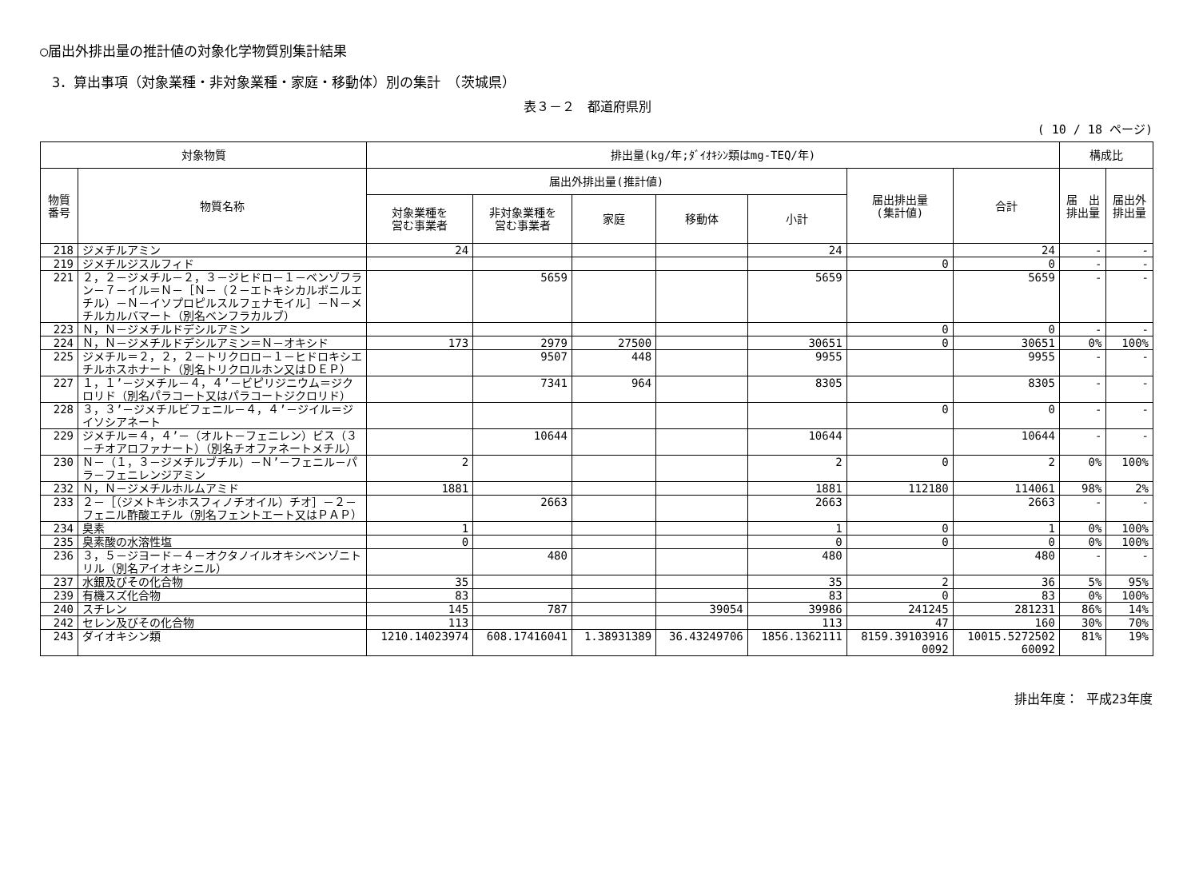○届出外排出量の推計値の対象化学物質別集計結果
3．算出事項（対象業種・非対象業種・家庭・移動体）別の集計　（茨城県）
表３－２　都道府県別
( 10 / 18 ページ)
| 対象物質 | | 排出量(kg/年;ﾀﾞｲｵｷｼﾝ類はmg-TEQ/年) | | | | | | | 構成比 | |
| --- | --- | --- | --- | --- | --- | --- | --- | --- | --- | --- |
| 物質 番号 | 物質名称 | 届出外排出量(推計値) | | | | | 届出排出量 (集計値) | 合計 | 届 出 排出量 | 届出外 排出量 |
| | | 対象業種を 営む事業者 | 非対象業種を 営む事業者 | 家庭 | 移動体 | 小計 | | | | |
| 218 | ジメチルアミン | 24 | | | | 24 | | 24 | - | - |
| 219 | ジメチルジスルフィド | | | | | | 0 | 0 | - | - |
| 221 | ２，２－ジメチル－２，３－ジヒドロ－１－ベンゾフラン－７－イル＝Ｎ－［Ｎ－（２－エトキシカルボニルエチル）－Ｎ－イソプロピルスルフェナモイル］－Ｎ－メチルカルバマート（別名ベンフラカルブ） | | 5659 | | | 5659 | | 5659 | - | - |
| 223 | Ｎ，Ｎ－ジメチルドデシルアミン | | | | | | 0 | 0 | - | - |
| 224 | Ｎ，Ｎ－ジメチルドデシルアミン＝Ｎ－オキシド | 173 | 2979 | 27500 | | 30651 | 0 | 30651 | 0% | 100% |
| 225 | ジメチル＝２，２，２－トリクロロ－１－ヒドロキシエチルホスホナート（別名トリクロルホン又はＤＥＰ） | | 9507 | 448 | | 9955 | | 9955 | - | - |
| 227 | １，１’－ジメチル－４，４’－ビピリジニウム＝ジクロリド（別名パラコート又はパラコートジクロリド） | | 7341 | 964 | | 8305 | | 8305 | - | - |
| 228 | ３，３’－ジメチルビフェニル－４，４’－ジイル＝ジイソシアネート | | | | | | 0 | 0 | - | - |
| 229 | ジメチル＝４，４’－（オルト－フェニレン）ビス（３－チオアロファナート）（別名チオファネートメチル） | | 10644 | | | 10644 | | 10644 | - | - |
| 230 | Ｎ－（１，３－ジメチルブチル）－Ｎ’－フェニル－パラ－フェニレンジアミン | 2 | | | | 2 | 0 | 2 | 0% | 100% |
| 232 | Ｎ，Ｎ－ジメチルホルムアミド | 1881 | | | | 1881 | 112180 | 114061 | 98% | 2% |
| 233 | ２－［（ジメトキシホスフィノチオイル）チオ］－２－フェニル酢酸エチル（別名フェントエート又はＰＡＰ） | | 2663 | | | 2663 | | 2663 | - | - |
| 234 | 臭素 | 1 | | | | 1 | 0 | 1 | 0% | 100% |
| 235 | 臭素酸の水溶性塩 | 0 | | | | 0 | 0 | 0 | 0% | 100% |
| 236 | ３，５－ジヨード－４－オクタノイルオキシベンゾニトリル（別名アイオキシニル） | | 480 | | | 480 | | 480 | - | - |
| 237 | 水銀及びその化合物 | 35 | | | | 35 | 2 | 36 | 5% | 95% |
| 239 | 有機スズ化合物 | 83 | | | | 83 | 0 | 83 | 0% | 100% |
| 240 | スチレン | 145 | 787 | | 39054 | 39986 | 241245 | 281231 | 86% | 14% |
| 242 | セレン及びその化合物 | 113 | | | | 113 | 47 | 160 | 30% | 70% |
| 243 | ダイオキシン類 | 1210.14023974 | 608.17416041 | 1.38931389 | 36.43249706 | 1856.1362111 | 8159.39103916 0092 | 10015.5272502 60092 | 81% | 19% |
排出年度： 平成23年度